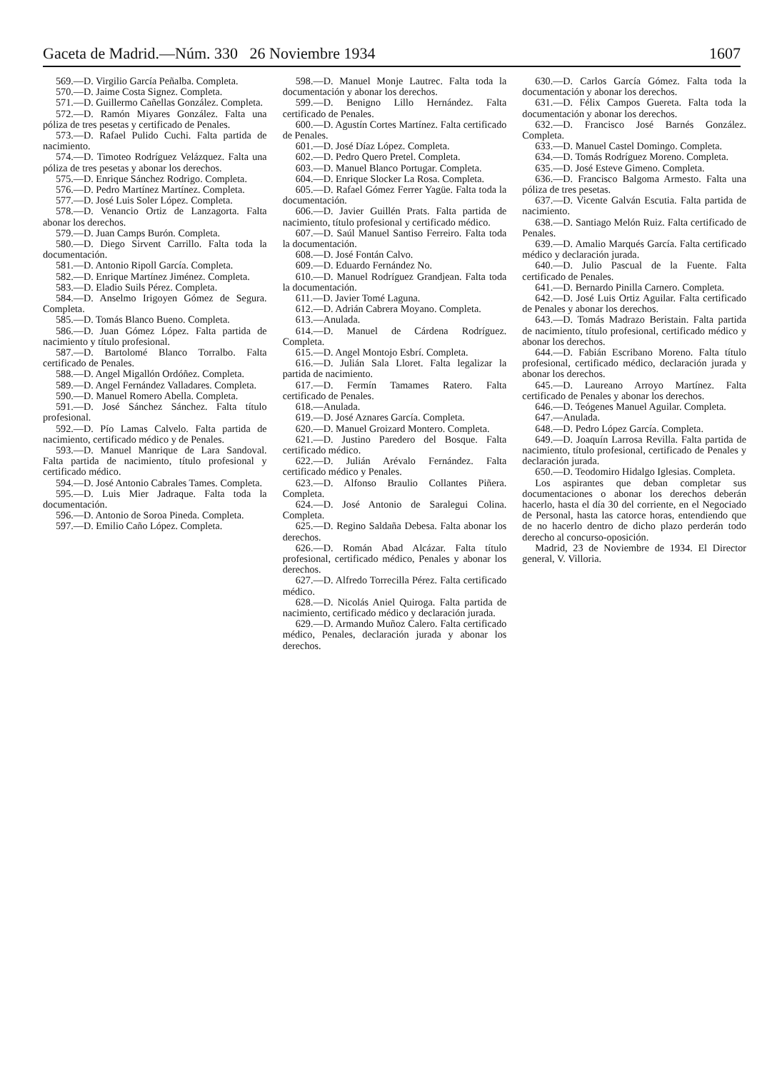Gaceta de Madrid.—Núm. 330 26 Noviembre 1934 1607
569.—D. Virgilio García Peñalba. Completa.
570.—D. Jaime Costa Signez. Completa.
571.—D. Guillermo Cañellas González. Completa.
572.—D. Ramón Miyares González. Falta una póliza de tres pesetas y certificado de Penales.
573.—D. Rafael Pulido Cuchi. Falta partida de nacimiento.
574.—D. Timoteo Rodríguez Velázquez. Falta una póliza de tres pesetas y abonar los derechos.
575.—D. Enrique Sánchez Rodrigo. Completa.
576.—D. Pedro Martínez Martínez. Completa.
577.—D. José Luis Soler López. Completa.
578.—D. Venancio Ortiz de Lanzagorta. Falta abonar los derechos.
579.—D. Juan Camps Burón. Completa.
580.—D. Diego Sirvent Carrillo. Falta toda la documentación.
581.—D. Antonio Ripoll García. Completa.
582.—D. Enrique Martínez Jiménez. Completa.
583.—D. Eladio Suils Pérez. Completa.
584.—D. Anselmo Irigoyen Gómez de Segura. Completa.
585.—D. Tomás Blanco Bueno. Completa.
586.—D. Juan Gómez López. Falta partida de nacimiento y título profesional.
587.—D. Bartolomé Blanco Torralbo. Falta certificado de Penales.
588.—D. Angel Migallón Ordóñez. Completa.
589.—D. Angel Fernández Valladares. Completa.
590.—D. Manuel Romero Abella. Completa.
591.—D. José Sánchez Sánchez. Falta título profesional.
592.—D. Pío Lamas Calvelo. Falta partida de nacimiento, certificado médico y de Penales.
593.—D. Manuel Manrique de Lara Sandoval. Falta partida de nacimiento, título profesional y certificado médico.
594.—D. José Antonio Cabrales Tames. Completa.
595.—D. Luis Mier Jadraque. Falta toda la documentación.
596.—D. Antonio de Soroa Pineda. Completa.
597.—D. Emilio Caño López. Completa.
598.—D. Manuel Monje Lautrec. Falta toda la documentación y abonar los derechos.
599.—D. Benigno Lillo Hernández. Falta certificado de Penales.
600.—D. Agustín Cortes Martínez. Falta certificado de Penales.
601.—D. José Díaz López. Completa.
602.—D. Pedro Quero Pretel. Completa.
603.—D. Manuel Blanco Portugar. Completa.
604.—D. Enrique Slocker La Rosa. Completa.
605.—D. Rafael Gómez Ferrer Yagüe. Falta toda la documentación.
606.—D. Javier Guillén Prats. Falta partida de nacimiento, título profesional y certificado médico.
607.—D. Saúl Manuel Santiso Ferreiro. Falta toda la documentación.
608.—D. José Fontán Calvo.
609.—D. Eduardo Fernández No.
610.—D. Manuel Rodríguez Grandjean. Falta toda la documentación.
611.—D. Javier Tomé Laguna.
612.—D. Adrián Cabrera Moyano. Completa.
613.—Anulada.
614.—D. Manuel de Cárdena Rodríguez. Completa.
615.—D. Angel Montojo Esbrí. Completa.
616.—D. Julián Sala Lloret. Falta legalizar la partida de nacimiento.
617.—D. Fermín Tamames Ratero. Falta certificado de Penales.
618.—Anulada.
619.—D. José Aznares García. Completa.
620.—D. Manuel Groizard Montero. Completa.
621.—D. Justino Paredero del Bosque. Falta certificado médico.
622.—D. Julián Arévalo Fernández. Falta certificado médico y Penales.
623.—D. Alfonso Braulio Collantes Piñera. Completa.
624.—D. José Antonio de Saralegui Colina. Completa.
625.—D. Regino Saldaña Debesa. Falta abonar los derechos.
626.—D. Román Abad Alcázar. Falta título profesional, certificado médico, Penales y abonar los derechos.
627.—D. Alfredo Torrecilla Pérez. Falta certificado médico.
628.—D. Nicolás Aniel Quiroga. Falta partida de nacimiento, certificado médico y declaración jurada.
629.—D. Armando Muñoz Calero. Falta certificado médico, Penales, declaración jurada y abonar los derechos.
630.—D. Carlos García Gómez. Falta toda la documentación y abonar los derechos.
631.—D. Félix Campos Guereta. Falta toda la documentación y abonar los derechos.
632.—D. Francisco José Barnés González. Completa.
633.—D. Manuel Castel Domingo. Completa.
634.—D. Tomás Rodríguez Moreno. Completa.
635.—D. José Esteve Gimeno. Completa.
636.—D. Francisco Balgoma Armesto. Falta una póliza de tres pesetas.
637.—D. Vicente Galván Escutia. Falta partida de nacimiento.
638.—D. Santiago Melón Ruiz. Falta certificado de Penales.
639.—D. Amalio Marqués García. Falta certificado médico y declaración jurada.
640.—D. Julio Pascual de la Fuente. Falta certificado de Penales.
641.—D. Bernardo Pinilla Carnero. Completa.
642.—D. José Luis Ortiz Aguilar. Falta certificado de Penales y abonar los derechos.
643.—D. Tomás Madrazo Beristain. Falta partida de nacimiento, título profesional, certificado médico y abonar los derechos.
644.—D. Fabián Escribano Moreno. Falta título profesional, certificado médico, declaración jurada y abonar los derechos.
645.—D. Laureano Arroyo Martínez. Falta certificado de Penales y abonar los derechos.
646.—D. Teógenes Manuel Aguilar. Completa.
647.—Anulada.
648.—D. Pedro López García. Completa.
649.—D. Joaquín Larrosa Revilla. Falta partida de nacimiento, título profesional, certificado de Penales y declaración jurada.
650.—D. Teodomiro Hidalgo Iglesias. Completa.
Los aspirantes que deban completar sus documentaciones o abonar los derechos deberán hacerlo, hasta el día 30 del corriente, en el Negociado de Personal, hasta las catorce horas, entendiendo que de no hacerlo dentro de dicho plazo perderán todo derecho al concurso-oposición.
Madrid, 23 de Noviembre de 1934. El Director general, V. Villoria.